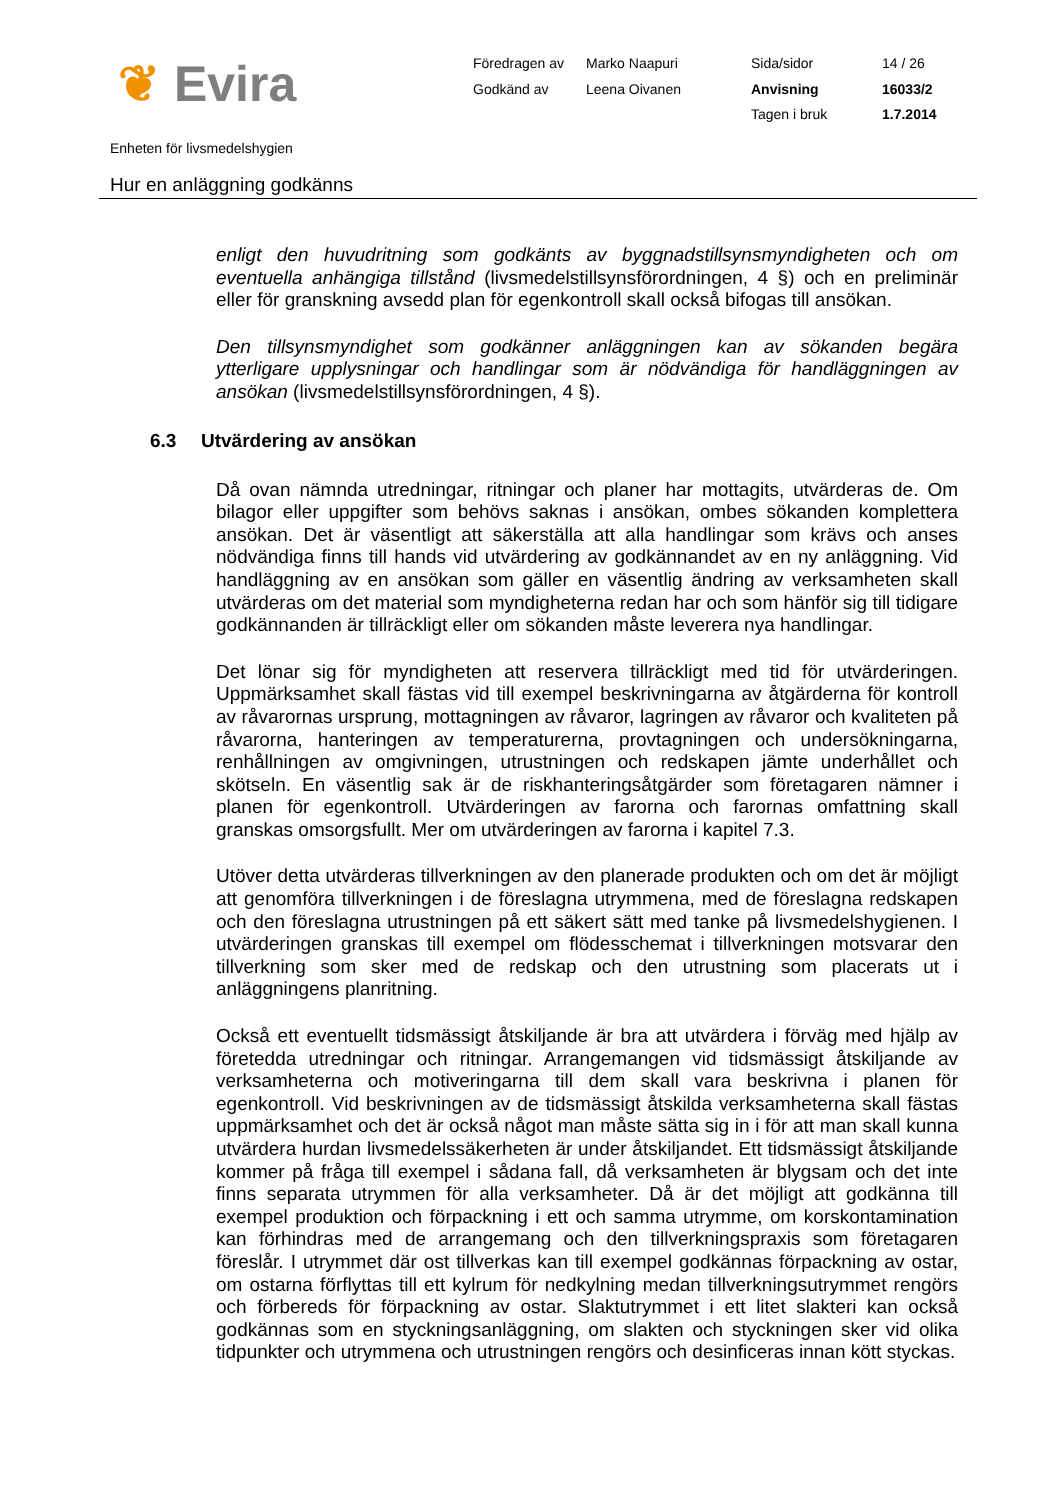❦ Evira
Föredragen av
Marko Naapuri
Sida/sidor
14 / 26
Godkänd av
Leena Oivanen
Anvisning
16033/2
Tagen i bruk
1.7.2014
Enheten för livsmedelshygien
Hur en anläggning godkänns
enligt den huvudritning som godkänts av byggnadstillsynsmyndigheten och om eventuella anhängiga tillstånd (livsmedelstillsynsförordningen, 4 §) och en preliminär eller för granskning avsedd plan för egenkontroll skall också bifogas till ansökan.
Den tillsynsmyndighet som godkänner anläggningen kan av sökanden begära ytterligare upplysningar och handlingar som är nödvändiga för handläggningen av ansökan (livsmedelstillsynsförordningen, 4 §).
6.3 Utvärdering av ansökan
Då ovan nämnda utredningar, ritningar och planer har mottagits, utvärderas de. Om bilagor eller uppgifter som behövs saknas i ansökan, ombes sökanden komplettera ansökan. Det är väsentligt att säkerställa att alla handlingar som krävs och anses nödvändiga finns till hands vid utvärdering av godkännandet av en ny anläggning. Vid handläggning av en ansökan som gäller en väsentlig ändring av verksamheten skall utvärderas om det material som myndigheterna redan har och som hänför sig till tidigare godkännanden är tillräckligt eller om sökanden måste leverera nya handlingar.
Det lönar sig för myndigheten att reservera tillräckligt med tid för utvärderingen. Uppmärksamhet skall fästas vid till exempel beskrivningarna av åtgärderna för kontroll av råvarornas ursprung, mottagningen av råvaror, lagringen av råvaror och kvaliteten på råvarorna, hanteringen av temperaturerna, provtagningen och undersökningarna, renhållningen av omgivningen, utrustningen och redskapen jämte underhållet och skötseln. En väsentlig sak är de riskhanteringsåtgärder som företagaren nämner i planen för egenkontroll. Utvärderingen av farorna och farornas omfattning skall granskas omsorgsfullt. Mer om utvärderingen av farorna i kapitel 7.3.
Utöver detta utvärderas tillverkningen av den planerade produkten och om det är möjligt att genomföra tillverkningen i de föreslagna utrymmena, med de föreslagna redskapen och den föreslagna utrustningen på ett säkert sätt med tanke på livsmedelshygienen. I utvärderingen granskas till exempel om flödesschemat i tillverkningen motsvarar den tillverkning som sker med de redskap och den utrustning som placerats ut i anläggningens planritning.
Också ett eventuellt tidsmässigt åtskiljande är bra att utvärdera i förväg med hjälp av företedda utredningar och ritningar. Arrangemangen vid tidsmässigt åtskiljande av verksamheterna och motiveringarna till dem skall vara beskrivna i planen för egenkontroll. Vid beskrivningen av de tidsmässigt åtskilda verksamheterna skall fästas uppmärksamhet och det är också något man måste sätta sig in i för att man skall kunna utvärdera hurdan livsmedelssäkerheten är under åtskiljandet. Ett tidsmässigt åtskiljande kommer på fråga till exempel i sådana fall, då verksamheten är blygsam och det inte finns separata utrymmen för alla verksamheter. Då är det möjligt att godkänna till exempel produktion och förpackning i ett och samma utrymme, om korskontamination kan förhindras med de arrangemang och den tillverkningspraxis som företagaren föreslår. I utrymmet där ost tillverkas kan till exempel godkännas förpackning av ostar, om ostarna förflyttas till ett kylrum för nedkylning medan tillverkningsutrymmet rengörs och förbereds för förpackning av ostar. Slaktutrymmet i ett litet slakteri kan också godkännas som en styckningsanläggning, om slakten och styckningen sker vid olika tidpunkter och utrymmena och utrustningen rengörs och desinficeras innan kött styckas.